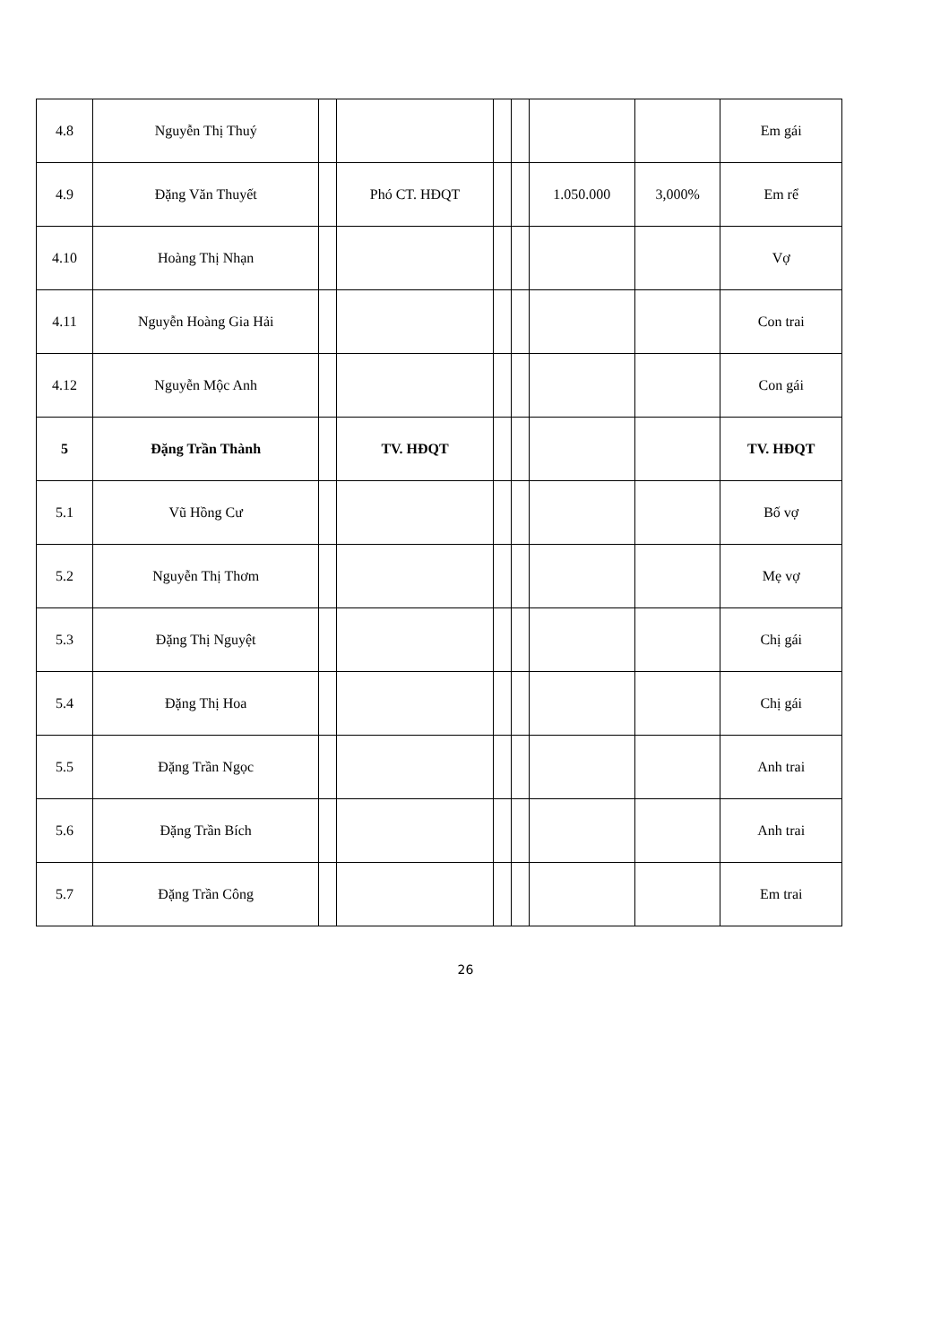| 4.8 | Nguyễn Thị Thuý | | | | | | | Em gái |
| 4.9 | Đặng Văn Thuyết | | Phó CT. HĐQT | | | 1.050.000 | 3,000% | Em rể |
| 4.10 | Hoàng Thị Nhạn | | | | | | | Vợ |
| 4.11 | Nguyễn Hoàng Gia Hải | | | | | | | Con trai |
| 4.12 | Nguyễn Mộc Anh | | | | | | | Con gái |
| 5 | Đặng Trần Thành | | TV. HĐQT | | | | | TV. HĐQT |
| 5.1 | Vũ Hồng Cư | | | | | | | Bố vợ |
| 5.2 | Nguyễn Thị Thơm | | | | | | | Mẹ vợ |
| 5.3 | Đặng Thị Nguyệt | | | | | | | Chị gái |
| 5.4 | Đặng Thị Hoa | | | | | | | Chị gái |
| 5.5 | Đặng Trần Ngọc | | | | | | | Anh trai |
| 5.6 | Đặng Trần Bích | | | | | | | Anh trai |
| 5.7 | Đặng Trần Công | | | | | | | Em trai |
26